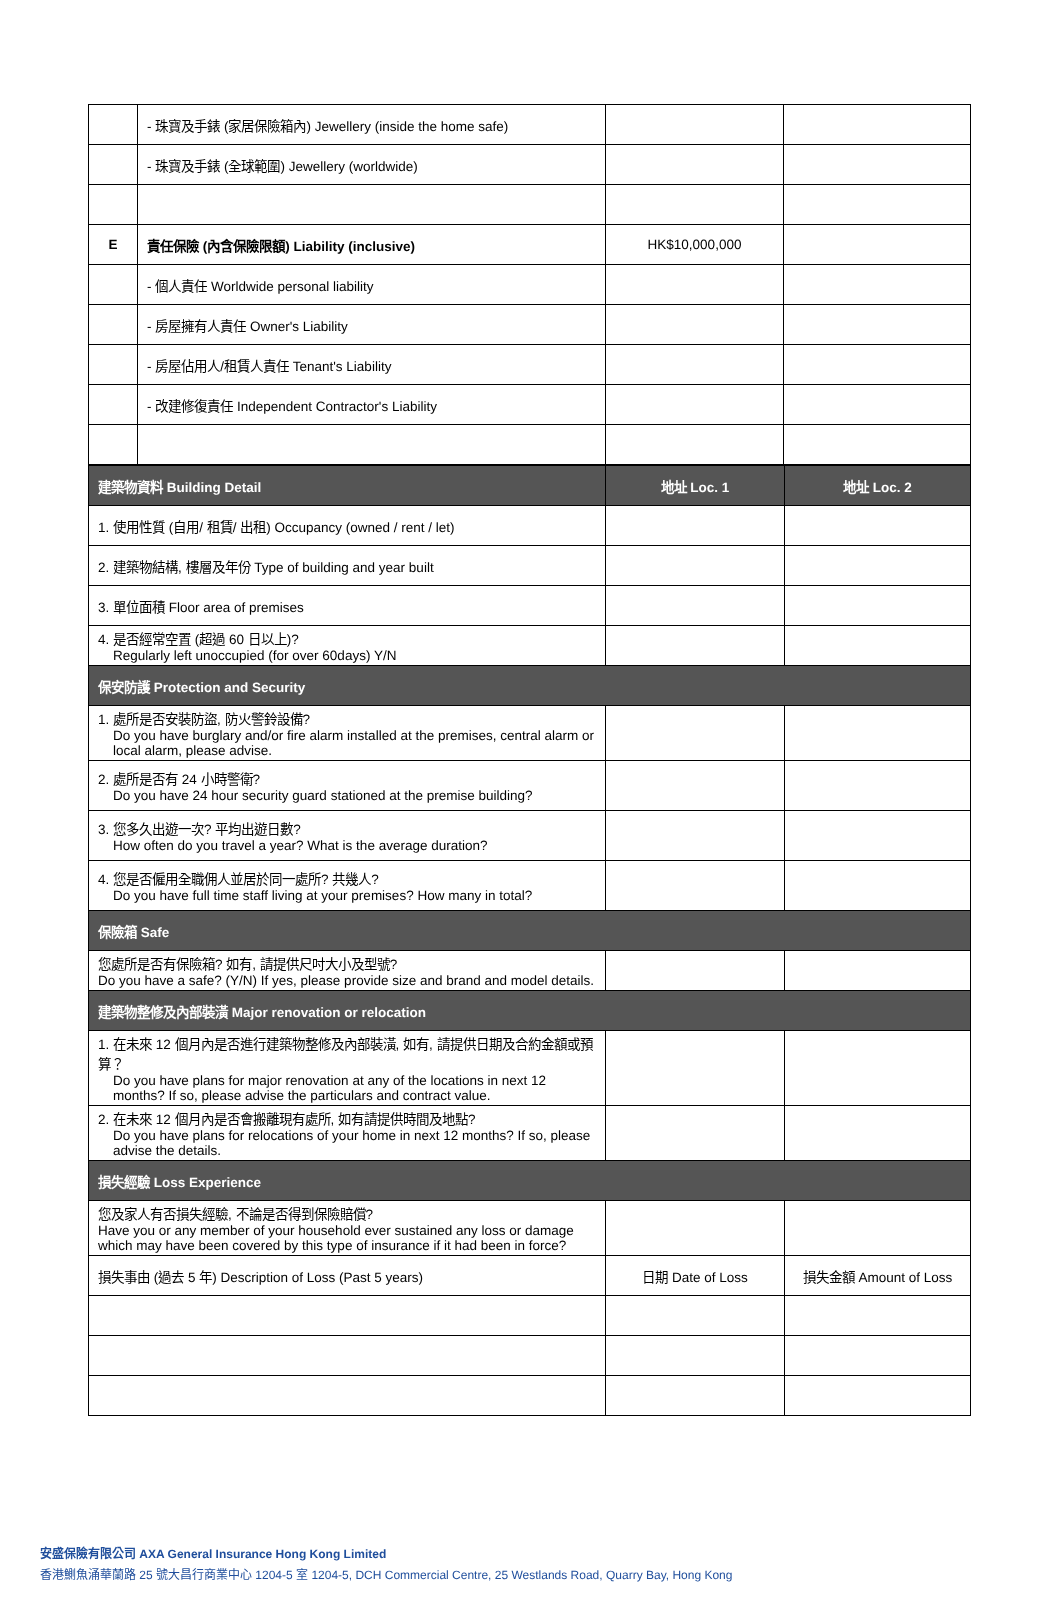| | - 珠寶及手錶 (家居保險箱內) Jewellery (inside the home safe) | | |
| | - 珠寶及手錶 (全球範圍) Jewellery (worldwide) | | |
| E | 責任保險 (內含保險限額) Liability (inclusive) | HK$10,000,000 | |
| | - 個人責任 Worldwide personal liability | | |
| | - 房屋擁有人責任 Owner's Liability | | |
| | - 房屋佔用人/租賃人責任 Tenant's Liability | | |
| | - 改建修復責任 Independent Contractor's Liability | | |
| 建築物資料 Building Detail | 地址 Loc. 1 | 地址 Loc. 2 |
| 1. 使用性質 (自用/ 租賃/ 出租) Occupancy (owned / rent / let) | | |
| 2. 建築物結構, 樓層及年份 Type of building and year built | | |
| 3. 單位面積 Floor area of premises | | |
| 4. 是否經常空置 (超過 60 日以上)? Regularly left unoccupied (for over 60days) Y/N | | |
| 保安防護 Protection and Security | | |
| 1. 處所是否安裝防盜, 防火警鈴設備? Do you have burglary and/or fire alarm installed at the premises, central alarm or local alarm, please advise. | | |
| 2. 處所是否有 24 小時警衛? Do you have 24 hour security guard stationed at the premise building? | | |
| 3. 您多久出遊一次? 平均出遊日數? How often do you travel a year? What is the average duration? | | |
| 4. 您是否僱用全職佣人並居於同一處所? 共幾人? Do you have full time staff living at your premises? How many in total? | | |
| 保險箱 Safe | | |
| 您處所是否有保險箱? 如有, 請提供尺吋大小及型號? Do you have a safe? (Y/N) If yes, please provide size and brand and model details. | | |
| 建築物整修及內部裝潢 Major renovation or relocation | | |
| 1. 在未來 12 個月內是否進行建築物整修及內部裝潢, 如有, 請提供日期及合約金額或預算？ Do you have plans for major renovation at any of the locations in next 12 months? If so, please advise the particulars and contract value. | | |
| 2. 在未來 12 個月內是否會搬離現有處所, 如有請提供時間及地點? Do you have plans for relocations of your home in next 12 months? If so, please advise the details. | | |
| 損失經驗 Loss Experience | | |
| 您及家人有否損失經驗, 不論是否得到保險賠償? Have you or any member of your household ever sustained any loss or damage which may have been covered by this type of insurance if it had been in force? | | |
| 損失事由 (過去 5 年) Description of Loss (Past 5 years) | 日期 Date of Loss | 損失金額 Amount of Loss |
安盛保險有限公司 AXA General Insurance Hong Kong Limited
香港鰂魚涌華蘭路 25 號大昌行商業中心 1204-5 室 1204-5, DCH Commercial Centre, 25 Westlands Road, Quarry Bay, Hong Kong